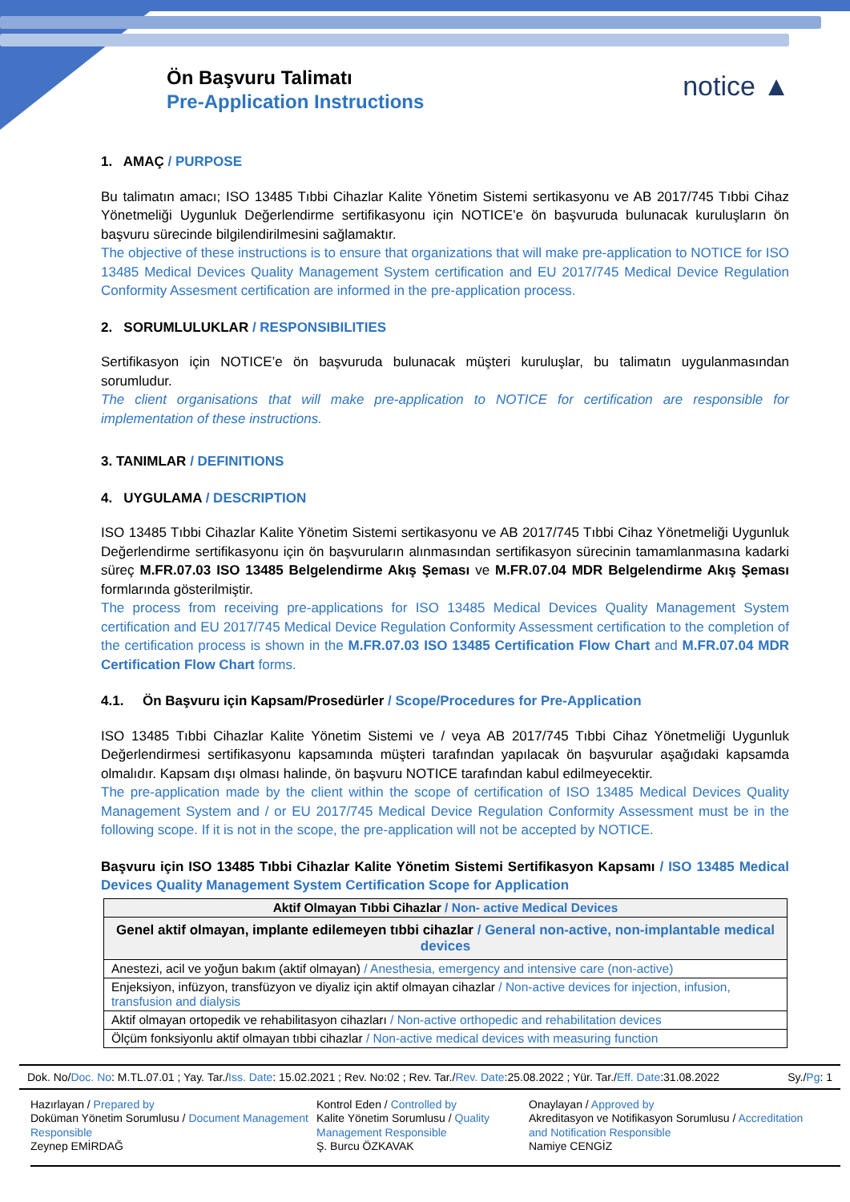Ön Başvuru Talimatı
Pre-Application Instructions
notice ▲
1. AMAÇ / PURPOSE
Bu talimatın amacı; ISO 13485 Tıbbi Cihazlar Kalite Yönetim Sistemi sertikasyonu ve AB 2017/745 Tıbbi Cihaz Yönetmeliği Uygunluk Değerlendirme sertifikasyonu için NOTICE’e ön başvuruda bulunacak kuruluşların ön başvuru sürecinde bilgilendirilmesini sağlamaktır.
The objective of these instructions is to ensure that organizations that will make pre-application to NOTICE for ISO 13485 Medical Devices Quality Management System certification and EU 2017/745 Medical Device Regulation Conformity Assesment certification are informed in the pre-application process.
2. SORUMLULUKLAR / RESPONSIBILITIES
Sertifikasyon için NOTICE’e ön başvuruda bulunacak müşteri kuruluşlar, bu talimatın uygulanmasından sorumludur.
The client organisations that will make pre-application to NOTICE for certification are responsible for implementation of these instructions.
3. TANIMLAR / DEFINITIONS
4. UYGULAMA / DESCRIPTION
ISO 13485 Tıbbi Cihazlar Kalite Yönetim Sistemi sertikasyonu ve AB 2017/745 Tıbbi Cihaz Yönetmeliği Uygunluk Değerlendirme sertifikasyonu için ön başvuruların alınmasından sertifikasyon sürecinin tamamlanmasına kadarki süreç M.FR.07.03 ISO 13485 Belgelendirme Akış Şeması ve M.FR.07.04 MDR Belgelendirme Akış Şeması formlarında gösterilmiştir.
The process from receiving pre-applications for ISO 13485 Medical Devices Quality Management System certification and EU 2017/745 Medical Device Regulation Conformity Assessment certification to the completion of the certification process is shown in the M.FR.07.03 ISO 13485 Certification Flow Chart and M.FR.07.04 MDR Certification Flow Chart forms.
4.1. Ön Başvuru için Kapsam/Prosedürler / Scope/Procedures for Pre-Application
ISO 13485 Tıbbi Cihazlar Kalite Yönetim Sistemi ve / veya AB 2017/745 Tıbbi Cihaz Yönetmeliği Uygunluk Değerlendirmesi sertifikasyonu kapsamında müşteri tarafından yapılacak ön başvurular aşağıdaki kapsamda olmalıdır. Kapsam dışı olması halinde, ön başvuru NOTICE tarafından kabul edilmeyecektir.
The pre-application made by the client within the scope of certification of ISO 13485 Medical Devices Quality Management System and / or EU 2017/745 Medical Device Regulation Conformity Assessment must be in the following scope. If it is not in the scope, the pre-application will not be accepted by NOTICE.
Başvuru için ISO 13485 Tıbbi Cihazlar Kalite Yönetim Sistemi Sertifikasyon Kapsamı / ISO 13485 Medical Devices Quality Management System Certification Scope for Application
| Aktif Olmayan Tıbbi Cihazlar / Non- active Medical Devices |
| --- |
| Genel aktif olmayan, implante edilemeyen tıbbi cihazlar / General non-active, non-implantable medical devices |
| Anestezi, acil ve yoğun bakım (aktif olmayan) / Anesthesia, emergency and intensive care (non-active) |
| Enjeksiyon, infüzyon, transfüzyon ve diyaliz için aktif olmayan cihazlar / Non-active devices for injection, infusion, transfusion and dialysis |
| Aktif olmayan ortopedik ve rehabilitasyon cihazları / Non-active orthopedic and rehabilitation devices |
| Ölçüm fonksiyonlu aktif olmayan tıbbi cihazlar / Non-active medical devices with measuring function |
Dok. No/Doc. No: M.TL.07.01 ; Yay. Tar./Iss. Date: 15.02.2021 ; Rev. No:02 ; Rev. Tar./Rev. Date:25.08.2022 ; Yür. Tar./Eff. Date:31.08.2022 Sy./Pg: 1
Hazırlayan / Prepared by
Doküman Yönetim Sorumlusu / Document Management Responsible
Zeynep EMİRDAĞ
Kontrol Eden / Controlled by
Kalite Yönetim Sorumlusu / Quality Management Responsible
Ş. Burcu ÖZKAVAK
Onaylayan / Approved by
Akreditasyon ve Notifikasyon Sorumlusu / Accreditation and Notification Responsible
Namiye CENGİZ